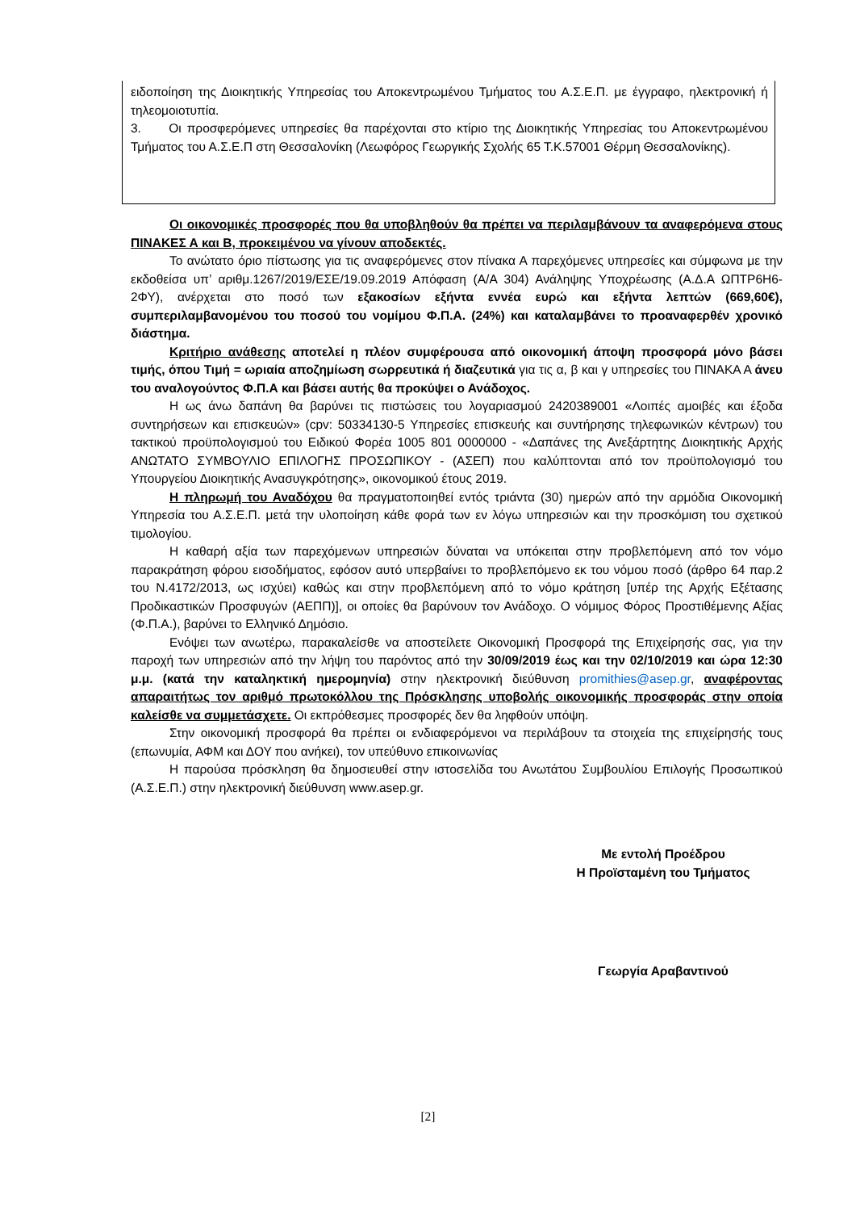ειδοποίηση της Διοικητικής Υπηρεσίας του Αποκεντρωμένου Τμήματος του Α.Σ.Ε.Π. με έγγραφο, ηλεκτρονική ή τηλεομοιοτυπία.
3. Οι προσφερόμενες υπηρεσίες θα παρέχονται στο κτίριο της Διοικητικής Υπηρεσίας του Αποκεντρωμένου Τμήματος του Α.Σ.Ε.Π στη Θεσσαλονίκη (Λεωφόρος Γεωργικής Σχολής 65 Τ.Κ.57001 Θέρμη Θεσσαλονίκης).
Οι οικονομικές προσφορές που θα υποβληθούν θα πρέπει να περιλαμβάνουν τα αναφερόμενα στους ΠΙΝΑΚΕΣ Α και Β, προκειμένου να γίνουν αποδεκτές.
Το ανώτατο όριο πίστωσης για τις αναφερόμενες στον πίνακα Α παρεχόμενες υπηρεσίες και σύμφωνα με την εκδοθείσα υπ’ αριθμ.1267/2019/ΕΣΕ/19.09.2019 Απόφαση (Α/Α 304) Ανάληψης Υποχρέωσης (Α.Δ.Α ΩΠΤΡ6Η6-2ΦΥ), ανέρχεται στο ποσό των εξακοσίων εξήντα εννέα ευρώ και εξήντα λεπτών (669,60€), συμπεριλαμβανομένου του ποσού του νομίμου Φ.Π.Α. (24%) και καταλαμβάνει το προαναφερθέν χρονικό διάστημα.
Κριτήριο ανάθεσης αποτελεί η πλέον συμφέρουσα από οικονομική άποψη προσφορά μόνο βάσει τιμής, όπου Τιμή = ωριαία αποζημίωση σωρρευτικά ή διαζευτικά για τις α, β και γ υπηρεσίες του ΠΙΝΑΚΑ Α άνευ του αναλογούντος Φ.Π.Α και βάσει αυτής θα προκύψει ο Ανάδοχος.
Η ως άνω δαπάνη θα βαρύνει τις πιστώσεις του λογαριασμού 2420389001 «Λοιπές αμοιβές και έξοδα συντηρήσεων και επισκευών» (cpv: 50334130-5 Υπηρεσίες επισκευής και συντήρησης τηλεφωνικών κέντρων) του τακτικού προϋπολογισμού του Ειδικού Φορέα 1005 801 0000000 - «Δαπάνες της Ανεξάρτητης Διοικητικής Αρχής ΑΝΩΤΑΤΟ ΣΥΜΒΟΥΛΙΟ ΕΠΙΛΟΓΗΣ ΠΡΟΣΩΠΙΚΟΥ - (ΑΣΕΠ) που καλύπτονται από τον προϋπολογισμό του Υπουργείου Διοικητικής Ανασυγκρότησης», οικονομικού έτους 2019.
Η πληρωμή του Αναδόχου θα πραγματοποιηθεί εντός τριάντα (30) ημερών από την αρμόδια Οικονομική Υπηρεσία του Α.Σ.Ε.Π. μετά την υλοποίηση κάθε φορά των εν λόγω υπηρεσιών και την προσκόμιση του σχετικού τιμολογίου.
Η καθαρή αξία των παρεχόμενων υπηρεσιών δύναται να υπόκειται στην προβλεπόμενη από τον νόμο παρακράτηση φόρου εισοδήματος, εφόσον αυτό υπερβαίνει το προβλεπόμενο εκ του νόμου ποσό (άρθρο 64 παρ.2 του Ν.4172/2013, ως ισχύει) καθώς και στην προβλεπόμενη από το νόμο κράτηση [υπέρ της Αρχής Εξέτασης Προδικαστικών Προσφυγών (ΑΕΠΠ)], οι οποίες θα βαρύνουν τον Ανάδοχο. Ο νόμιμος Φόρος Προστιθέμενης Αξίας (Φ.Π.Α.), βαρύνει το Ελληνικό Δημόσιο.
Ενόψει των ανωτέρω, παρακαλείσθε να αποστείλετε Οικονομική Προσφορά της Επιχείρησής σας, για την παροχή των υπηρεσιών από την λήψη του παρόντος από την 30/09/2019 έως και την 02/10/2019 και ώρα 12:30 μ.μ. (κατά την καταληκτική ημερομηνία) στην ηλεκτρονική διεύθυνση promithies@asep.gr, αναφέροντας απαραιτήτως τον αριθμό πρωτοκόλλου της Πρόσκλησης υποβολής οικονομικής προσφοράς στην οποία καλείσθε να συμμετάσχετε. Οι εκπρόθεσμες προσφορές δεν θα ληφθούν υπόψη.
Στην οικονομική προσφορά θα πρέπει οι ενδιαφερόμενοι να περιλάβουν τα στοιχεία της επιχείρησής τους (επωνυμία, ΑΦΜ και ΔΟΥ που ανήκει), τον υπεύθυνο επικοινωνίας
Η παρούσα πρόσκληση θα δημοσιευθεί στην ιστοσελίδα του Ανωτάτου Συμβουλίου Επιλογής Προσωπικού (Α.Σ.Ε.Π.) στην ηλεκτρονική διεύθυνση www.asep.gr.
Με εντολή Προέδρου
Η Προϊσταμένη του Τμήματος
Γεωργία Αραβαντινού
[2]